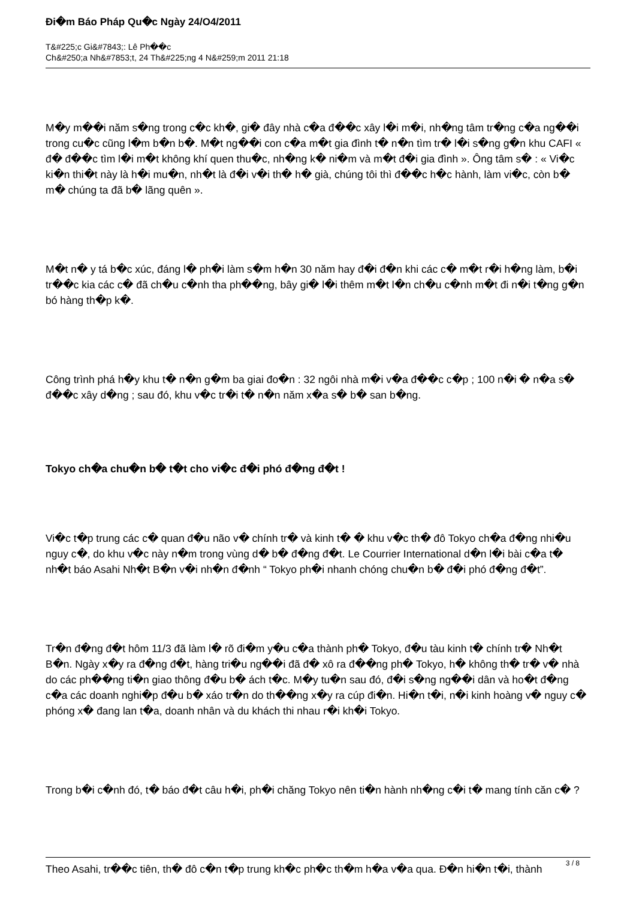Đi�m Báo Pháp Qu�c Ngày 24/O4/2011
T&#225;c Gi&#7843;: Lê Ph��c
Ch&#250;a Nh&#7853;t, 24 Th&#225;ng 4 N&#259;m 2011 21:18
M�y m��i năm s�ng trong c�c kh�, gi� đây nhà c�a đ��c xây l�i m�i, nh�ng tâm tr�ng c�a ng��i trong cu�c cũng l�m b�n b�. M�t ng��i con c�a m�t gia đình t� n�n tìm tr� l�i s�ng g�n khu CAFI « đ� đ��c tìm l�i m�t không khí quen thu�c, nh�ng k� ni�m và m�t đ�i gia đình ». Ông tâm s� : « Vi�c ki�n thi�t này là h�i mu�n, nh�t là đ�i v�i th� h� già, chúng tôi thì đ��c h�c hành, làm vi�c, còn b� m� chúng ta đã b� lãng quên ».
M�t n� y tá b�c xúc, đáng l� ph�i làm s�m h�n 30 năm hay đ�i đ�n khi các c� m�t r�i h�ng làm, b�i tr��c kia các c� đã ch�u c�nh tha ph��ng, bây gi� l�i thêm m�t l�n ch�u c�nh m�t đi n�i t�ng g�n bó hàng th�p k�.
Công trình phá h�y khu t� n�n g�m ba giai đo�n : 32 ngôi nhà m�i v�a đ��c c�p ; 100 n�i � n�a s� đ��c xây d�ng ; sau đó, khu v�c tr�i t� n�n năm x�a s� b� san b�ng.
Tokyo ch�a chu�n b� t�t cho vi�c đ�i phó đ�ng đ�t !
Vi�c t�p trung các c� quan đ�u não v� chính tr� và kinh t� � khu v�c th� đô Tokyo ch�a đ�ng nhi�u nguy c�, do khu v�c này n�m trong vùng d� b� đ�ng đ�t. Le Courrier International d�n l�i bài c�a t� nh�t báo Asahi Nh�t B�n v�i nh�n đ�nh “ Tokyo ph�i nhanh chóng chu�n b� đ�i phó đ�ng đ�t”.
Tr�n đ�ng đ�t hôm 11/3 đã làm l� rõ đi�m y�u c�a thành ph� Tokyo, đ�u tàu kinh t� chính tr� Nh�t B�n. Ngày x�y ra đ�ng đ�t, hàng tri�u ng��i đã đ� xô ra đ��ng ph� Tokyo, h� không th� tr� v� nhà do các ph��ng ti�n giao thông đ�u b� ách t�c. M�y tu�n sau đó, đ�i s�ng ng��i dân và ho�t đ�ng c�a các doanh nghi�p đ�u b� xáo tr�n do th��ng x�y ra cúp đi�n. Hi�n t�i, n�i kinh hoàng v� nguy c� phóng x� đang lan t�a, doanh nhân và du khách thi nhau r�i kh�i Tokyo.
Trong b�i c�nh đó, t� báo đ�t câu h�i, ph�i chăng Tokyo nên ti�n hành nh�ng c�i t� mang tính căn c� ?
Theo Asahi, tr��c tiên, th� đô c�n t�p trung kh�c ph�c th�m h�a v�a qua. Đ�n hi�n t�i, thành
3 / 8